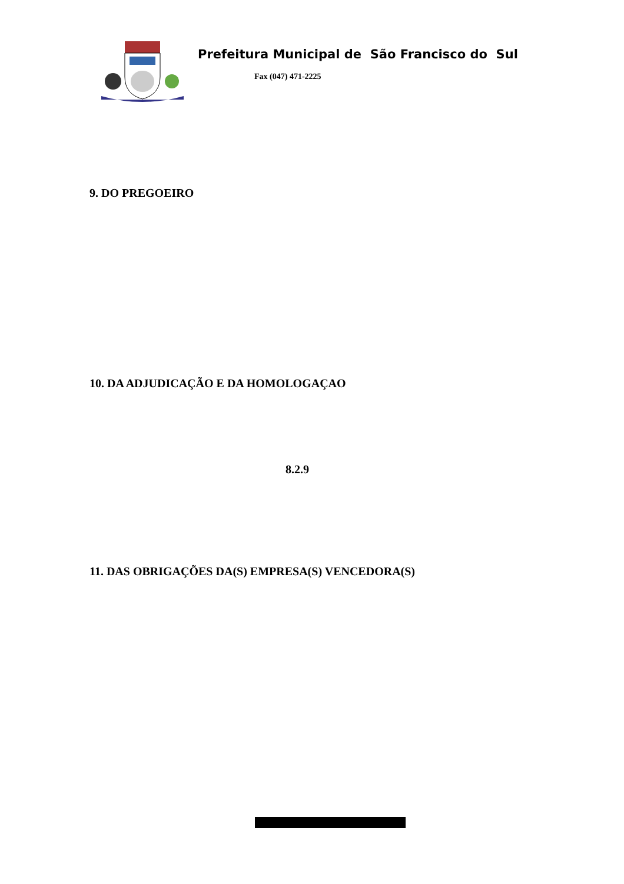Prefeitura Municipal de São Francisco do Sul
Fax (047) 471-2225
9. DO PREGOEIRO
10. DA ADJUDICAÇÃO E DA HOMOLOGAÇAO
8.2.9
11. DAS OBRIGAÇÕES DA(S) EMPRESA(S) VENCEDORA(S)